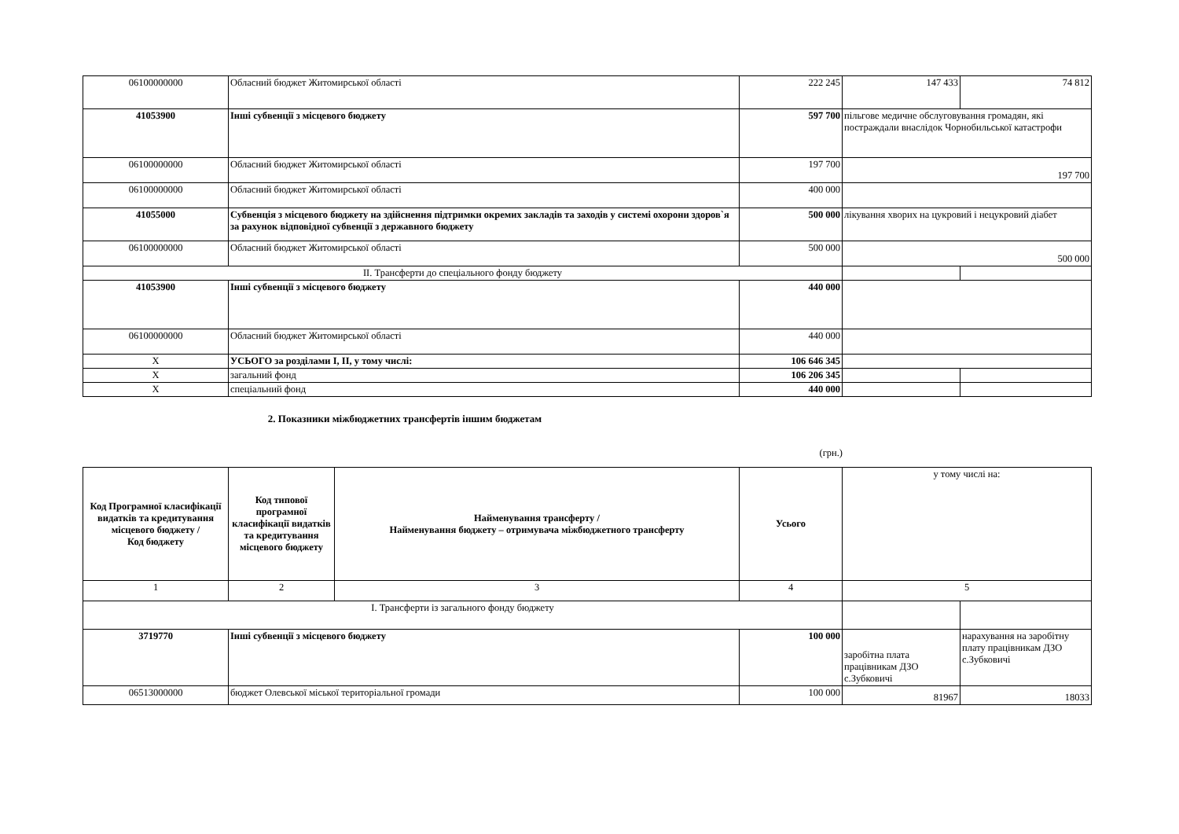| 06100000000 | Обласний бюджет Житомирської області | 222 245 | 147 433 | 74 812 |
| 41053900 | Інші субвенції з місцевого бюджету | 597 700 | пільгове медичне обслуговування громадян, які постраждали внаслідок Чорнобильської катастрофи | |
| 06100000000 | Обласний бюджет Житомирської області | 197 700 | 197 700 | |
| 06100000000 | Обласний бюджет Житомирської області | 400 000 | | |
| 41055000 | Субвенція з місцевого бюджету на здійснення підтримки окремих закладів та заходів у системі охорони здоров`я за рахунок відповідної субвенції з державного бюджету | 500 000 | лікування хворих на цукровий і нецукровий діабет | |
| 06100000000 | Обласний бюджет Житомирської області | 500 000 | 500 000 | |
| ІІ. Трансферти до спеціального фонду бюджету | | | | |
| 41053900 | Інші субвенції з місцевого бюджету | 440 000 | | |
| 06100000000 | Обласний бюджет Житомирської області | 440 000 | | |
| Х | УСЬОГО за розділами І, ІІ, у тому числі: | 106 646 345 | | |
| Х | загальний фонд | 106 206 345 | | |
| Х | спеціальний фонд | 440 000 | | |
2. Показники міжбюджетних трансфертів іншим бюджетам
(грн.)
| Код Програмної класифікації видатків та кредитування місцевого бюджету / Код бюджету | Код типової програмної класифікації видатків та кредитування місцевого бюджету | Найменування трансферту / Найменування бюджету – отримувача міжбюджетного трансферту | Усього | у тому числі на: | |
| 1 | 2 | 3 | 4 | 5 | |
| І. Трансферти із загального фонду бюджету | | | | | |
| 3719770 | Інші субвенції з місцевого бюджету | | 100 000 | заробітна плата працівникам ДЗО с.Зубковичі | нарахування на заробітну плату працівникам ДЗО с.Зубковичі |
| 06513000000 | бюджет Олевської міської територіальної громади | | 100 000 | 81967 | 18033 |